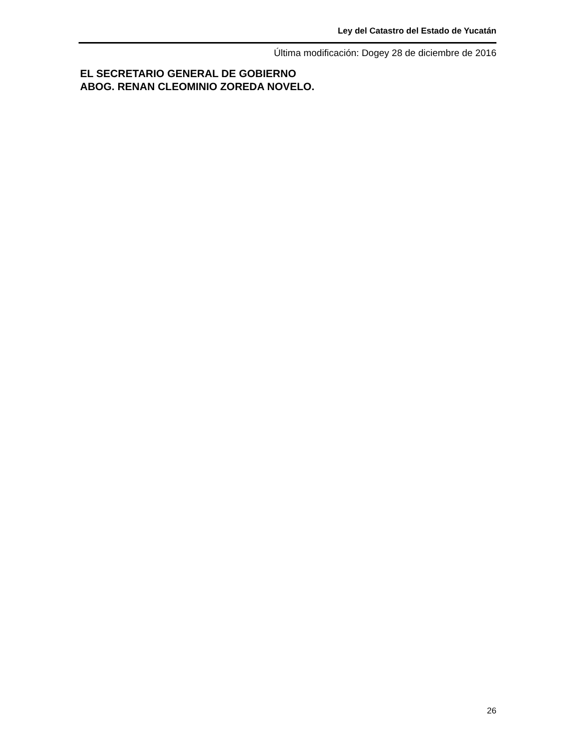Ley del Catastro del Estado de Yucatán
Última modificación: Dogey 28 de diciembre de 2016
EL SECRETARIO GENERAL DE GOBIERNO
ABOG. RENAN CLEOMINIO ZOREDA NOVELO.
26